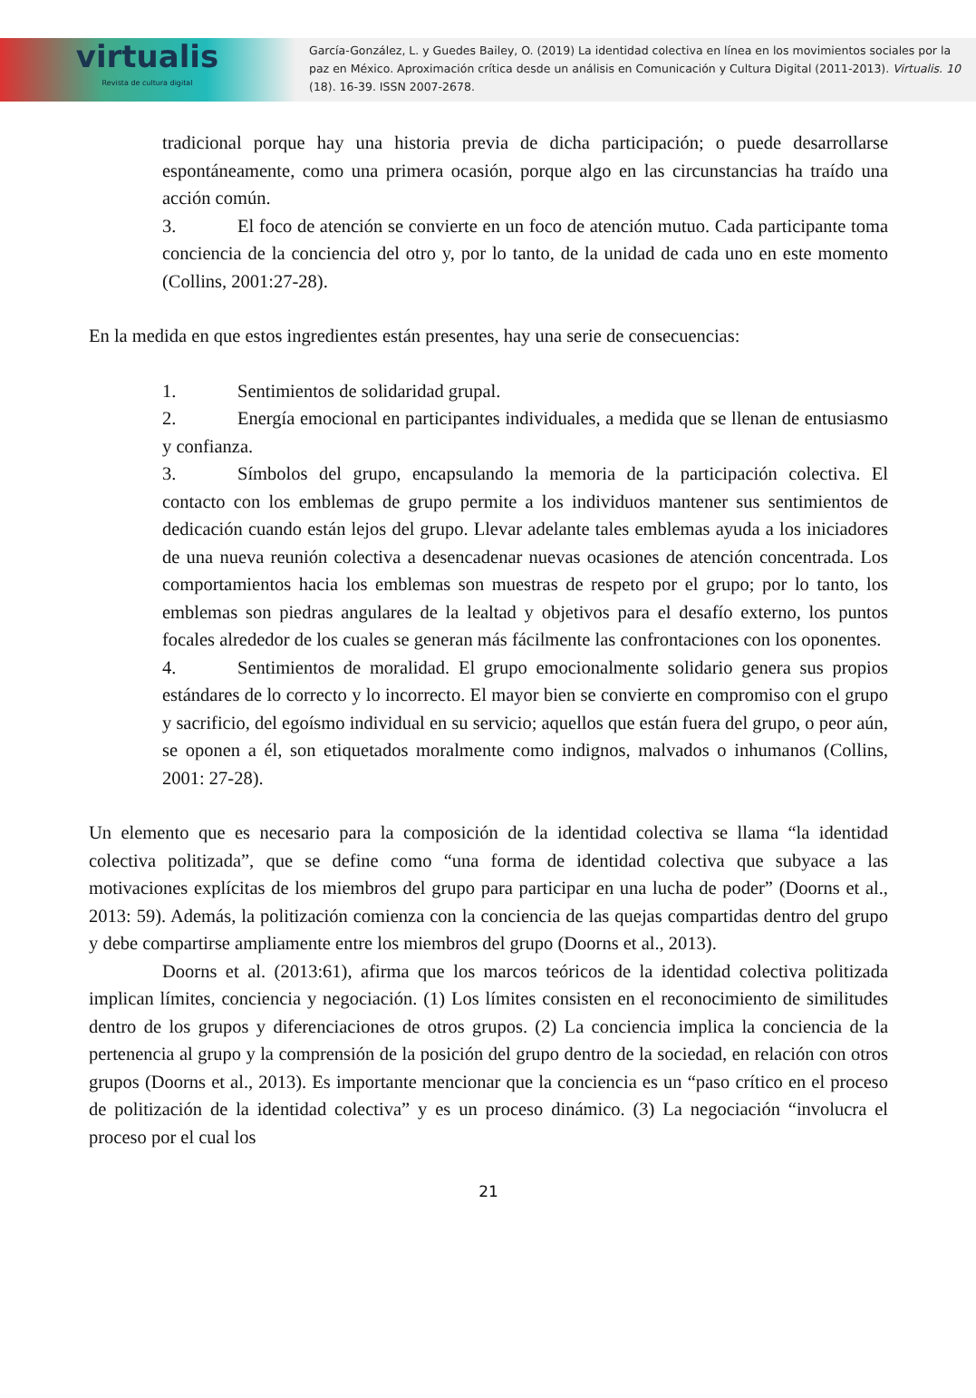virtualis
Revista de cultura digital
García-González, L. y Guedes Bailey, O. (2019) La identidad colectiva en línea en los movimientos sociales por la paz en México. Aproximación crítica desde un análisis en Comunicación y Cultura Digital (2011-2013). Virtualis. 10 (18). 16-39. ISSN 2007-2678.
tradicional porque hay una historia previa de dicha participación; o puede desarrollarse espontáneamente, como una primera ocasión, porque algo en las circunstancias ha traído una acción común.
3. El foco de atención se convierte en un foco de atención mutuo. Cada participante toma conciencia de la conciencia del otro y, por lo tanto, de la unidad de cada uno en este momento (Collins, 2001:27-28).
En la medida en que estos ingredientes están presentes, hay una serie de consecuencias:
1. Sentimientos de solidaridad grupal.
2. Energía emocional en participantes individuales, a medida que se llenan de entusiasmo y confianza.
3. Símbolos del grupo, encapsulando la memoria de la participación colectiva. El contacto con los emblemas de grupo permite a los individuos mantener sus sentimientos de dedicación cuando están lejos del grupo. Llevar adelante tales emblemas ayuda a los iniciadores de una nueva reunión colectiva a desencadenar nuevas ocasiones de atención concentrada. Los comportamientos hacia los emblemas son muestras de respeto por el grupo; por lo tanto, los emblemas son piedras angulares de la lealtad y objetivos para el desafío externo, los puntos focales alrededor de los cuales se generan más fácilmente las confrontaciones con los oponentes.
4. Sentimientos de moralidad. El grupo emocionalmente solidario genera sus propios estándares de lo correcto y lo incorrecto. El mayor bien se convierte en compromiso con el grupo y sacrificio, del egoísmo individual en su servicio; aquellos que están fuera del grupo, o peor aún, se oponen a él, son etiquetados moralmente como indignos, malvados o inhumanos (Collins, 2001: 27-28).
Un elemento que es necesario para la composición de la identidad colectiva se llama “la identidad colectiva politizada”, que se define como “una forma de identidad colectiva que subyace a las motivaciones explícitas de los miembros del grupo para participar en una lucha de poder” (Doorns et al., 2013: 59). Además, la politización comienza con la conciencia de las quejas compartidas dentro del grupo y debe compartirse ampliamente entre los miembros del grupo (Doorns et al., 2013).
Doorns et al. (2013:61), afirma que los marcos teóricos de la identidad colectiva politizada implican límites, conciencia y negociación. (1) Los límites consisten en el reconocimiento de similitudes dentro de los grupos y diferenciaciones de otros grupos. (2) La conciencia implica la conciencia de la pertenencia al grupo y la comprensión de la posición del grupo dentro de la sociedad, en relación con otros grupos (Doorns et al., 2013). Es importante mencionar que la conciencia es un “paso crítico en el proceso de politización de la identidad colectiva” y es un proceso dinámico. (3) La negociación “involucra el proceso por el cual los
21